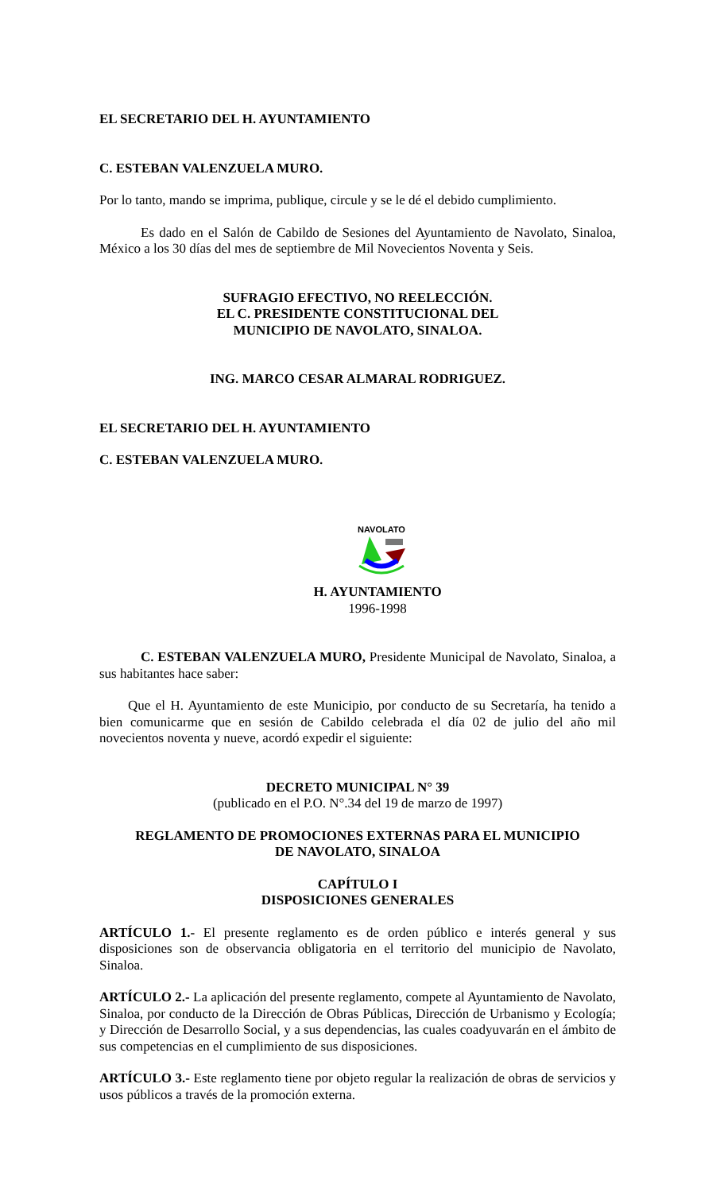EL SECRETARIO DEL H. AYUNTAMIENTO
C. ESTEBAN VALENZUELA MURO.
Por lo tanto, mando se imprima, publique, circule y se le dé el debido cumplimiento.
Es dado en el Salón de Cabildo de Sesiones del Ayuntamiento de Navolato, Sinaloa, México a los 30 días del mes de septiembre de Mil Novecientos Noventa y Seis.
SUFRAGIO EFECTIVO, NO REELECCIÓN.
EL C. PRESIDENTE CONSTITUCIONAL DEL
MUNICIPIO DE NAVOLATO, SINALOA.
ING. MARCO CESAR ALMARAL RODRIGUEZ.
EL SECRETARIO DEL H. AYUNTAMIENTO
C. ESTEBAN VALENZUELA MURO.
NAVOLATO
H. AYUNTAMIENTO
1996-1998
C. ESTEBAN VALENZUELA MURO, Presidente Municipal de Navolato, Sinaloa, a sus habitantes hace saber:
Que el H. Ayuntamiento de este Municipio, por conducto de su Secretaría, ha tenido a bien comunicarme que en sesión de Cabildo celebrada el día 02 de julio del año mil novecientos noventa y nueve, acordó expedir el siguiente:
DECRETO MUNICIPAL N° 39
(publicado en el P.O. N°.34 del 19 de marzo de 1997)
REGLAMENTO DE PROMOCIONES EXTERNAS PARA EL MUNICIPIO
DE NAVOLATO, SINALOA
CAPÍTULO I
DISPOSICIONES GENERALES
ARTÍCULO 1.- El presente reglamento es de orden público e interés general y sus disposiciones son de observancia obligatoria en el territorio del municipio de Navolato, Sinaloa.
ARTÍCULO 2.- La aplicación del presente reglamento, compete al Ayuntamiento de Navolato, Sinaloa, por conducto de la Dirección de Obras Públicas, Dirección de Urbanismo y Ecología; y Dirección de Desarrollo Social, y a sus dependencias, las cuales coadyuvarán en el ámbito de sus competencias en el cumplimiento de sus disposiciones.
ARTÍCULO 3.- Este reglamento tiene por objeto regular la realización de obras de servicios y usos públicos a través de la promoción externa.